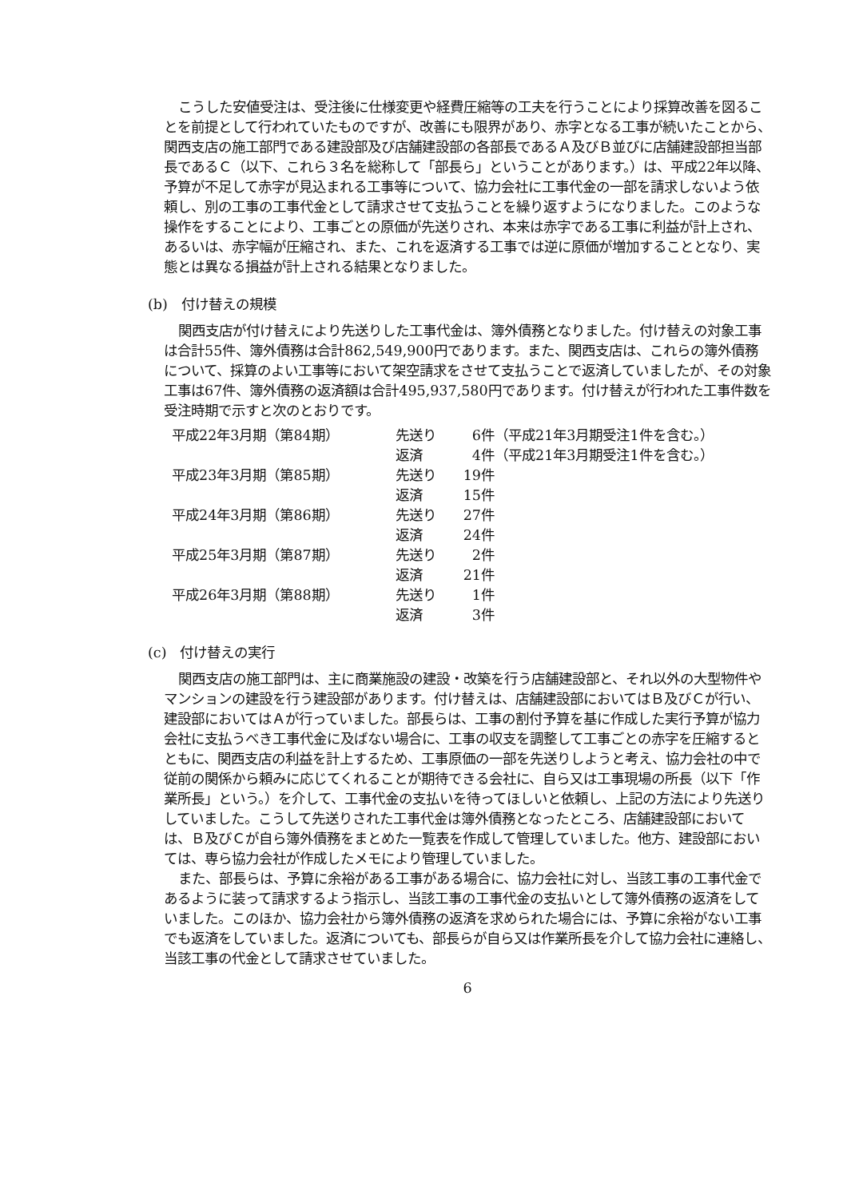こうした安値受注は、受注後に仕様変更や経費圧縮等の工夫を行うことにより採算改善を図ることを前提として行われていたものですが、改善にも限界があり、赤字となる工事が続いたことから、関西支店の施工部門である建設部及び店舗建設部の各部長であるＡ及びＢ並びに店舗建設部担当部長であるＣ（以下、これら３名を総称して「部長ら」ということがあります。）は、平成22年以降、予算が不足して赤字が見込まれる工事等について、協力会社に工事代金の一部を請求しないよう依頼し、別の工事の工事代金として請求させて支払うことを繰り返すようになりました。このような操作をすることにより、工事ごとの原価が先送りされ、本来は赤字である工事に利益が計上され、あるいは、赤字幅が圧縮され、また、これを返済する工事では逆に原価が増加することとなり、実態とは異なる損益が計上される結果となりました。
(b)　付け替えの規模
関西支店が付け替えにより先送りした工事代金は、簿外債務となりました。付け替えの対象工事は合計55件、簿外債務は合計862,549,900円であります。また、関西支店は、これらの簿外債務について、採算のよい工事等において架空請求をさせて支払うことで返済していましたが、その対象工事は67件、簿外債務の返済額は合計495,937,580円であります。付け替えが行われた工事件数を受注時期で示すと次のとおりです。
| 平成22年3月期（第84期） | 先送り | 6件 | （平成21年3月期受注1件を含む。） |
| | 返済 | 4件 | （平成21年3月期受注1件を含む。） |
| 平成23年3月期（第85期） | 先送り | 19件 | |
| | 返済 | 15件 | |
| 平成24年3月期（第86期） | 先送り | 27件 | |
| | 返済 | 24件 | |
| 平成25年3月期（第87期） | 先送り | 2件 | |
| | 返済 | 21件 | |
| 平成26年3月期（第88期） | 先送り | 1件 | |
| | 返済 | 3件 | |
(c)　付け替えの実行
関西支店の施工部門は、主に商業施設の建設・改築を行う店舗建設部と、それ以外の大型物件やマンションの建設を行う建設部があります。付け替えは、店舗建設部においてはＢ及びＣが行い、建設部においてはＡが行っていました。部長らは、工事の割付予算を基に作成した実行予算が協力会社に支払うべき工事代金に及ばない場合に、工事の収支を調整して工事ごとの赤字を圧縮するとともに、関西支店の利益を計上するため、工事原価の一部を先送りしようと考え、協力会社の中で従前の関係から頼みに応じてくれることが期待できる会社に、自ら又は工事現場の所長（以下「作業所長」という。）を介して、工事代金の支払いを待ってほしいと依頼し、上記の方法により先送りしていました。こうして先送りされた工事代金は簿外債務となったところ、店舗建設部においては、Ｂ及びＣが自ら簿外債務をまとめた一覧表を作成して管理していました。他方、建設部においては、専ら協力会社が作成したメモにより管理していました。
また、部長らは、予算に余裕がある工事がある場合に、協力会社に対し、当該工事の工事代金であるように装って請求するよう指示し、当該工事の工事代金の支払いとして簿外債務の返済をしていました。このほか、協力会社から簿外債務の返済を求められた場合には、予算に余裕がない工事でも返済をしていました。返済についても、部長らが自ら又は作業所長を介して協力会社に連絡し、当該工事の代金として請求させていました。
6